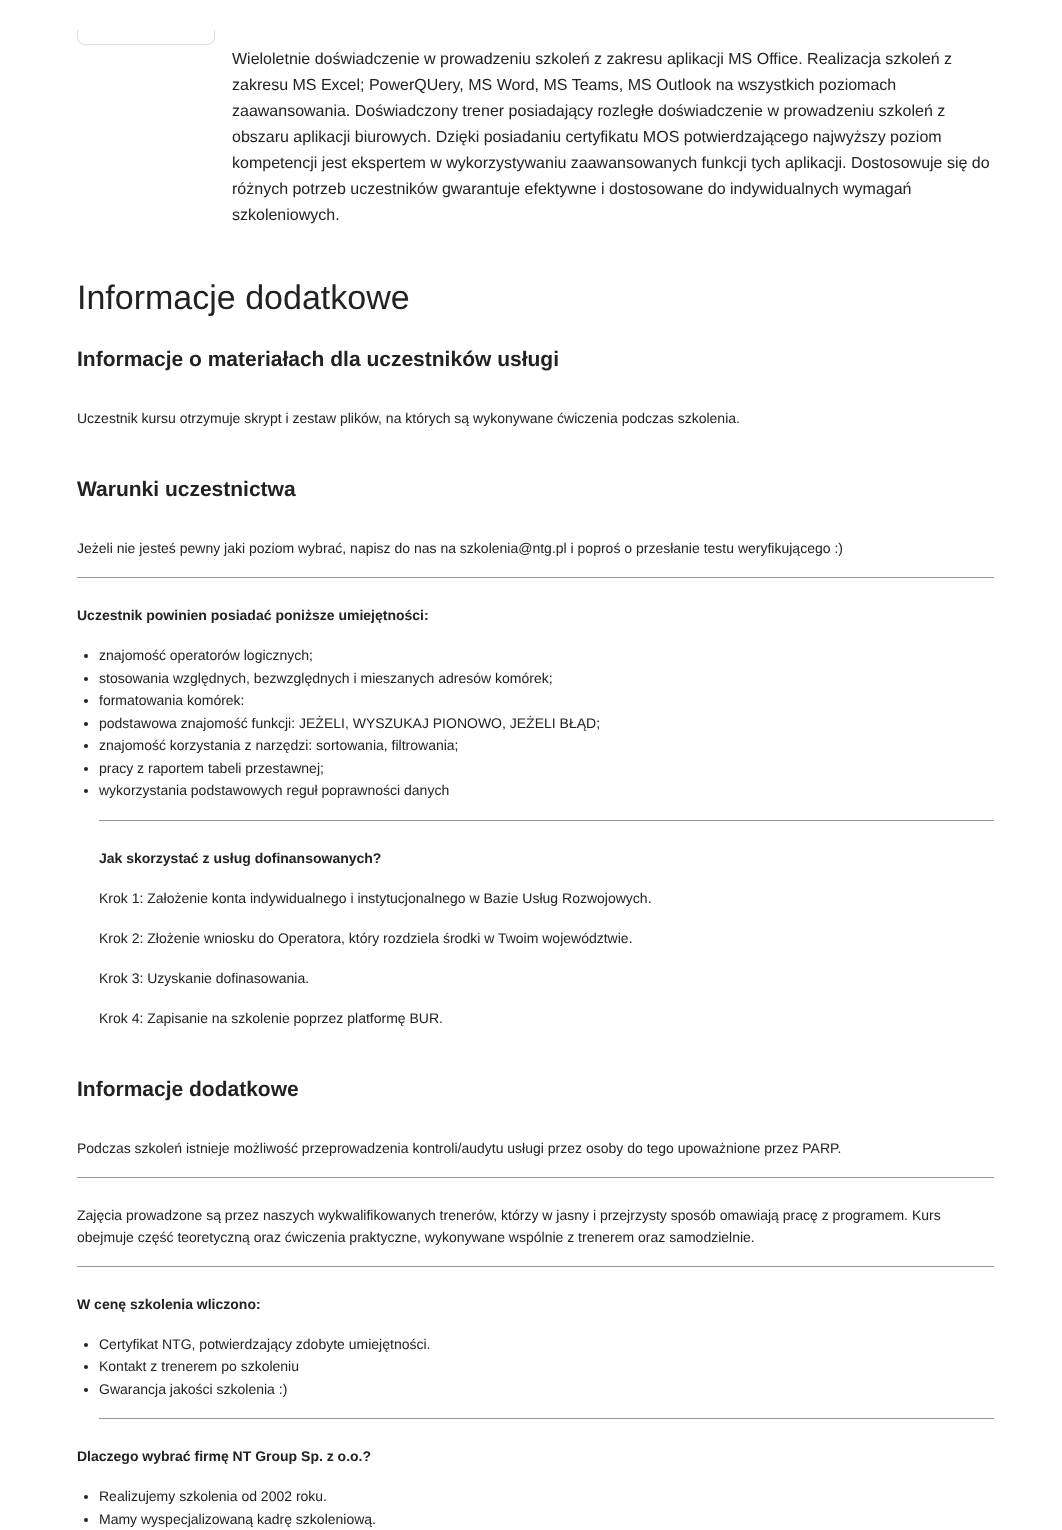Wieloletnie doświadczenie w prowadzeniu szkoleń z zakresu aplikacji MS Office. Realizacja szkoleń z zakresu MS Excel; PowerQUery, MS Word, MS Teams, MS Outlook na wszystkich poziomach zaawansowania. Doświadczony trener posiadający rozległe doświadczenie w prowadzeniu szkoleń z obszaru aplikacji biurowych. Dzięki posiadaniu certyfikatu MOS potwierdzającego najwyższy poziom kompetencji jest ekspertem w wykorzystywaniu zaawansowanych funkcji tych aplikacji. Dostosowuje się do różnych potrzeb uczestników gwarantuje efektywne i dostosowane do indywidualnych wymagań szkoleniowych.
Informacje dodatkowe
Informacje o materiałach dla uczestników usługi
Uczestnik kursu otrzymuje skrypt i zestaw plików, na których są wykonywane ćwiczenia podczas szkolenia.
Warunki uczestnictwa
Jeżeli nie jesteś pewny jaki poziom wybrać, napisz do nas na szkolenia@ntg.pl i poproś o przesłanie testu weryfikującego :)
Uczestnik powinien posiadać poniższe umiejętności:
znajomość operatorów logicznych;
stosowania względnych, bezwzględnych i mieszanych adresów komórek;
formatowania komórek:
podstawowa znajomość funkcji: JEŻELI, WYSZUKAJ PIONOWO, JEŻELI BŁĄD;
znajomość korzystania z narzędzi: sortowania, filtrowania;
pracy z raportem tabeli przestawnej;
wykorzystania podstawowych reguł poprawności danych
Jak skorzystać z usług dofinansowanych?
Krok 1: Założenie konta indywidualnego i instytucjonalnego w Bazie Usług Rozwojowych.
Krok 2: Złożenie wniosku do Operatora, który rozdziela środki w Twoim województwie.
Krok 3: Uzyskanie dofinasowania.
Krok 4: Zapisanie na szkolenie poprzez platformę BUR.
Informacje dodatkowe
Podczas szkoleń istnieje możliwość przeprowadzenia kontroli/audytu usługi przez osoby do tego upoważnione przez PARP.
Zajęcia prowadzone są przez naszych wykwalifikowanych trenerów, którzy w jasny i przejrzysty sposób omawiają pracę z programem. Kurs obejmuje część teoretyczną oraz ćwiczenia praktyczne, wykonywane wspólnie z trenerem oraz samodzielnie.
W cenę szkolenia wliczono:
Certyfikat NTG, potwierdzający zdobyte umiejętności.
Kontakt z trenerem po szkoleniu
Gwarancja jakości szkolenia :)
Dlaczego wybrać firmę NT Group Sp. z o.o.?
Realizujemy szkolenia od 2002 roku.
Mamy wyspecjalizowaną kadrę szkoleniową.